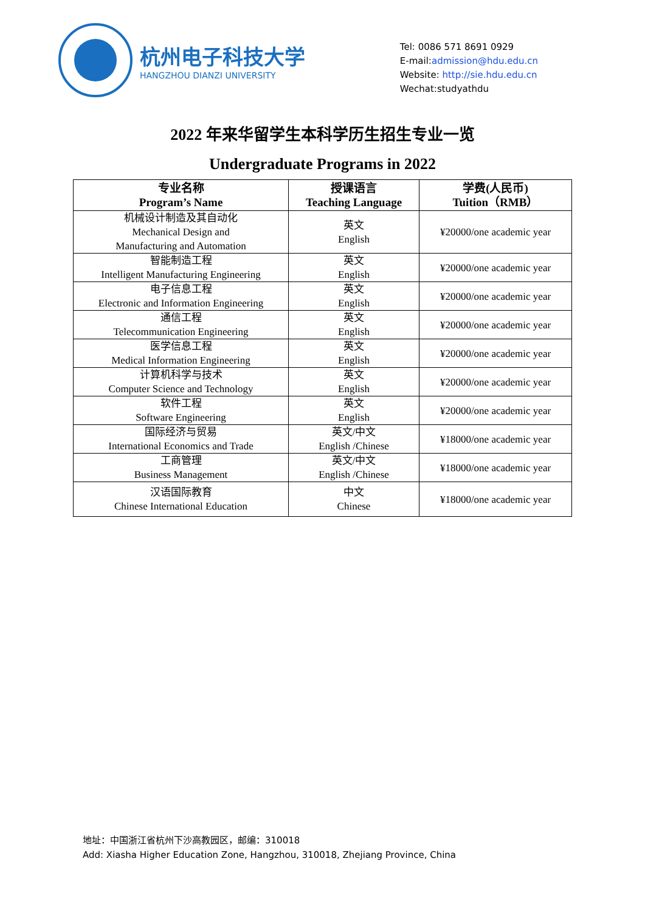杭州电子科技大学
HANGZHOU DIANZI UNIVERSITY
Tel: 0086 571 8691 0929
E-mail:admission@hdu.edu.cn
Website: http://sie.hdu.edu.cn
Wechat:studyathdu
2022 年来华留学生本科学历生招生专业一览
Undergraduate Programs in 2022
| 专业名称 Program’s Name | 授课语言 Teaching Language | 学费(人民币) Tuition（RMB） |
| --- | --- | --- |
| 机械设计制造及其自动化 Mechanical Design and Manufacturing and Automation | 英文 English | ¥20000/one academic year |
| 智能制造工程 Intelligent Manufacturing Engineering | 英文 English | ¥20000/one academic year |
| 电子信息工程 Electronic and Information Engineering | 英文 English | ¥20000/one academic year |
| 通信工程 Telecommunication Engineering | 英文 English | ¥20000/one academic year |
| 医学信息工程 Medical Information Engineering | 英文 English | ¥20000/one academic year |
| 计算机科学与技术 Computer Science and Technology | 英文 English | ¥20000/one academic year |
| 软件工程 Software Engineering | 英文 English | ¥20000/one academic year |
| 国际经济与贸易 International Economics and Trade | 英文/中文 English /Chinese | ¥18000/one academic year |
| 工商管理 Business Management | 英文/中文 English /Chinese | ¥18000/one academic year |
| 汉语国际教育 Chinese International Education | 中文 Chinese | ¥18000/one academic year |
地址：中国浙江省杭州下沙高教园区，邮编：310018
Add: Xiasha Higher Education Zone, Hangzhou, 310018, Zhejiang Province, China